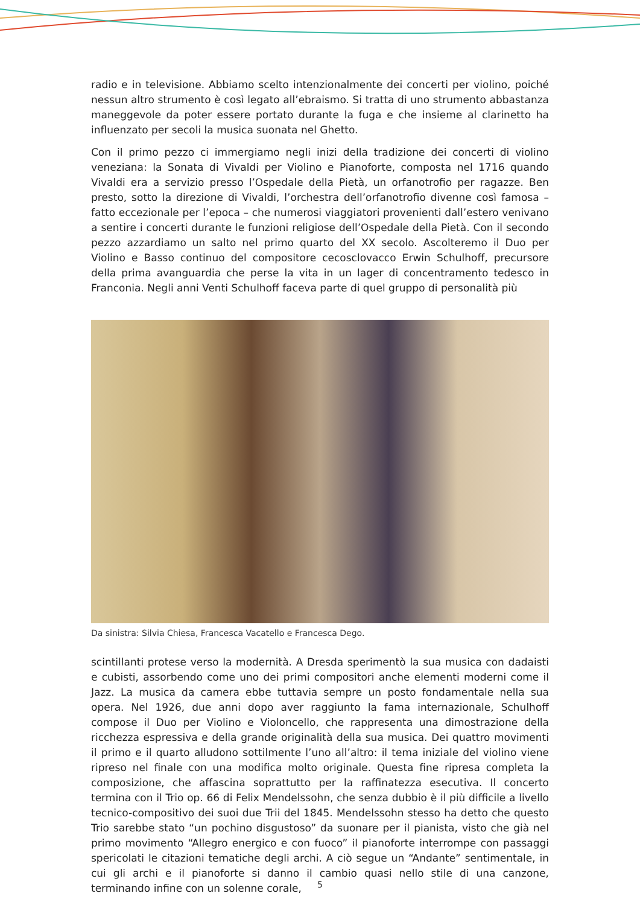radio e in televisione. Abbiamo scelto intenzionalmente dei concerti per violino, poiché nessun altro strumento è così legato all’ebraismo. Si tratta di uno strumento abbastanza maneggevole da poter essere portato durante la fuga e che insieme al clarinetto ha influenzato per secoli la musica suonata nel Ghetto.
Con il primo pezzo ci immergiamo negli inizi della tradizione dei concerti di violino veneziana: la Sonata di Vivaldi per Violino e Pianoforte, composta nel 1716 quando Vivaldi era a servizio presso l’Ospedale della Pietà, un orfanotrofio per ragazze. Ben presto, sotto la direzione di Vivaldi, l’orchestra dell’orfanotrofio divenne così famosa – fatto eccezionale per l’epoca – che numerosi viaggiatori provenienti dall’estero venivano a sentire i concerti durante le funzioni religiose dell’Ospedale della Pietà. Con il secondo pezzo azzardiamo un salto nel primo quarto del XX secolo. Ascolteremo il Duo per Violino e Basso continuo del compositore cecosclovacco Erwin Schulhoff, precursore della prima avanguardia che perse la vita in un lager di concentramento tedesco in Franconia. Negli anni Venti Schulhoff faceva parte di quel gruppo di personalità più
Da sinistra: Silvia Chiesa, Francesca Vacatello e Francesca Dego.
scintillanti protese verso la modernità. A Dresda sperimentò la sua musica con dadaisti e cubisti, assorbendo come uno dei primi compositori anche elementi moderni come il Jazz. La musica da camera ebbe tuttavia sempre un posto fondamentale nella sua opera. Nel 1926, due anni dopo aver raggiunto la fama internazionale, Schulhoff compose il Duo per Violino e Violoncello, che rappresenta una dimostrazione della ricchezza espressiva e della grande originalità della sua musica. Dei quattro movimenti il primo e il quarto alludono sottilmente l’uno all’altro: il tema iniziale del violino viene ripreso nel finale con una modifica molto originale. Questa fine ripresa completa la composizione, che affascina soprattutto per la raffinatezza esecutiva. Il concerto termina con il Trio op. 66 di Felix Mendelssohn, che senza dubbio è il più difficile a livello tecnico-compositivo dei suoi due Trii del 1845. Mendelssohn stesso ha detto che questo Trio sarebbe stato “un pochino disgustoso” da suonare per il pianista, visto che già nel primo movimento “Allegro energico e con fuoco” il pianoforte interrompe con passaggi spericolati le citazioni tematiche degli archi. A ciò segue un “Andante” sentimentale, in cui gli archi e il pianoforte si danno il cambio quasi nello stile di una canzone, terminando infine con un solenne corale,
5